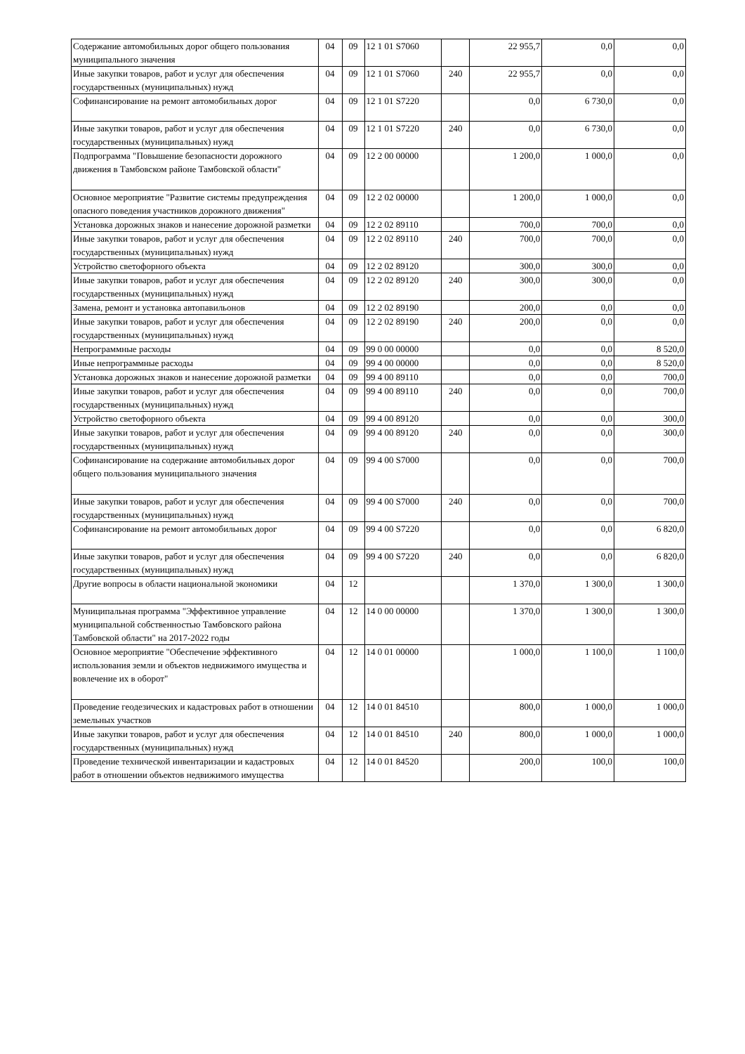| Содержание автомобильных дорог общего пользования муниципального значения | 04 | 09 | 12 1 01 S7060 | | 22 955,7 | 0,0 | 0,0 |
| Иные закупки товаров, работ и услуг для обеспечения государственных (муниципальных) нужд | 04 | 09 | 12 1 01 S7060 | 240 | 22 955,7 | 0,0 | 0,0 |
| Софинансирование на ремонт автомобильных дорог | 04 | 09 | 12 1 01 S7220 | | 0,0 | 6 730,0 | 0,0 |
| Иные закупки товаров, работ и услуг для обеспечения государственных (муниципальных) нужд | 04 | 09 | 12 1 01 S7220 | 240 | 0,0 | 6 730,0 | 0,0 |
| Подпрограмма "Повышение безопасности дорожного движения в Тамбовском районе Тамбовской области" | 04 | 09 | 12 2 00 00000 | | 1 200,0 | 1 000,0 | 0,0 |
| Основное мероприятие "Развитие системы предупреждения опасного поведения участников дорожного движения" | 04 | 09 | 12 2 02 00000 | | 1 200,0 | 1 000,0 | 0,0 |
| Установка дорожных знаков и нанесение дорожной разметки | 04 | 09 | 12 2 02 89110 | | 700,0 | 700,0 | 0,0 |
| Иные закупки товаров, работ и услуг для обеспечения государственных (муниципальных) нужд | 04 | 09 | 12 2 02 89110 | 240 | 700,0 | 700,0 | 0,0 |
| Устройство светофорного объекта | 04 | 09 | 12 2 02 89120 | | 300,0 | 300,0 | 0,0 |
| Иные закупки товаров, работ и услуг для обеспечения государственных (муниципальных) нужд | 04 | 09 | 12 2 02 89120 | 240 | 300,0 | 300,0 | 0,0 |
| Замена, ремонт и установка автопавильонов | 04 | 09 | 12 2 02 89190 | | 200,0 | 0,0 | 0,0 |
| Иные закупки товаров, работ и услуг для обеспечения государственных (муниципальных) нужд | 04 | 09 | 12 2 02 89190 | 240 | 200,0 | 0,0 | 0,0 |
| Непрограммные расходы | 04 | 09 | 99 0 00 00000 | | 0,0 | 0,0 | 8 520,0 |
| Иные непрограммные расходы | 04 | 09 | 99 4 00 00000 | | 0,0 | 0,0 | 8 520,0 |
| Установка дорожных знаков и нанесение дорожной разметки | 04 | 09 | 99 4 00 89110 | | 0,0 | 0,0 | 700,0 |
| Иные закупки товаров, работ и услуг для обеспечения государственных (муниципальных) нужд | 04 | 09 | 99 4 00 89110 | 240 | 0,0 | 0,0 | 700,0 |
| Устройство светофорного объекта | 04 | 09 | 99 4 00 89120 | | 0,0 | 0,0 | 300,0 |
| Иные закупки товаров, работ и услуг для обеспечения государственных (муниципальных) нужд | 04 | 09 | 99 4 00 89120 | 240 | 0,0 | 0,0 | 300,0 |
| Софинансирование на содержание автомобильных дорог общего пользования муниципального значения | 04 | 09 | 99 4 00 S7000 | | 0,0 | 0,0 | 700,0 |
| Иные закупки товаров, работ и услуг для обеспечения государственных (муниципальных) нужд | 04 | 09 | 99 4 00 S7000 | 240 | 0,0 | 0,0 | 700,0 |
| Софинансирование на ремонт автомобильных дорог | 04 | 09 | 99 4 00 S7220 | | 0,0 | 0,0 | 6 820,0 |
| Иные закупки товаров, работ и услуг для обеспечения государственных (муниципальных) нужд | 04 | 09 | 99 4 00 S7220 | 240 | 0,0 | 0,0 | 6 820,0 |
| Другие вопросы в области национальной экономики | 04 | 12 | | | 1 370,0 | 1 300,0 | 1 300,0 |
| Муниципальная программа "Эффективное управление муниципальной собственностью Тамбовского района Тамбовской области" на 2017-2022 годы | 04 | 12 | 14 0 00 00000 | | 1 370,0 | 1 300,0 | 1 300,0 |
| Основное мероприятие "Обеспечение эффективного использования земли и объектов недвижимого имущества и вовлечение их в оборот" | 04 | 12 | 14 0 01 00000 | | 1 000,0 | 1 100,0 | 1 100,0 |
| Проведение геодезических и кадастровых работ в отношении земельных участков | 04 | 12 | 14 0 01 84510 | | 800,0 | 1 000,0 | 1 000,0 |
| Иные закупки товаров, работ и услуг для обеспечения государственных (муниципальных) нужд | 04 | 12 | 14 0 01 84510 | 240 | 800,0 | 1 000,0 | 1 000,0 |
| Проведение технической инвентаризации и кадастровых работ в отношении объектов недвижимого имущества | 04 | 12 | 14 0 01 84520 | | 200,0 | 100,0 | 100,0 |